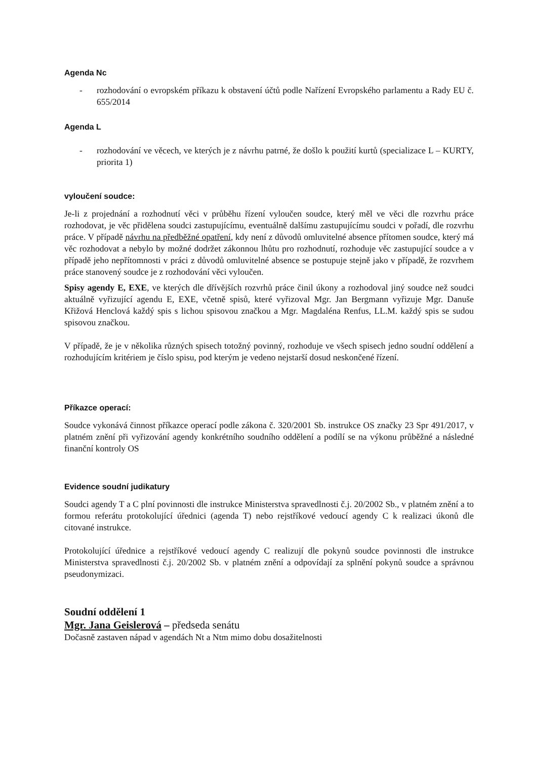Agenda Nc
- rozhodování o evropském příkazu k obstavení účtů podle Nařízení Evropského parlamentu a Rady EU č. 655/2014
Agenda L
- rozhodování ve věcech, ve kterých je z návrhu patrné, že došlo k použití kurtů (specializace L – KURTY, priorita 1)
vyloučení soudce:
Je-li z projednání a rozhodnutí věci v průběhu řízení vyloučen soudce, který měl ve věci dle rozvrhu práce rozhodovat, je věc přidělena soudci zastupujícímu, eventuálně dalšímu zastupujícímu soudci v pořadí, dle rozvrhu práce. V případě návrhu na předběžné opatření, kdy není z důvodů omluvitelné absence přítomen soudce, který má věc rozhodovat a nebylo by možné dodržet zákonnou lhůtu pro rozhodnutí, rozhoduje věc zastupující soudce a v případě jeho nepřítomnosti v práci z důvodů omluvitelné absence se postupuje stejně jako v případě, že rozvrhem práce stanovený soudce je z rozhodování věci vyloučen.
Spisy agendy E, EXE, ve kterých dle dřívějších rozvrhů práce činil úkony a rozhodoval jiný soudce než soudci aktuálně vyřizující agendu E, EXE, včetně spisů, které vyřizoval Mgr. Jan Bergmann vyřizuje Mgr. Danuše Křižová Henclová každý spis s lichou spisovou značkou a Mgr. Magdaléna Renfus, LL.M. každý spis se sudou spisovou značkou.
V případě, že je v několika různých spisech totožný povinný, rozhoduje ve všech spisech jedno soudní oddělení a rozhodujícím kritériem je číslo spisu, pod kterým je vedeno nejstarší dosud neskončené řízení.
Příkazce operací:
Soudce vykonává činnost příkazce operací podle zákona č. 320/2001 Sb. instrukce OS značky 23 Spr 491/2017, v platném znění při vyřizování agendy konkrétního soudního oddělení a podílí se na výkonu průběžné a následné finanční kontroly OS
Evidence soudní judikatury
Soudci agendy T a C plní povinnosti dle instrukce Ministerstva spravedlnosti č.j. 20/2002 Sb., v platném znění a to formou referátu protokolující úřednici (agenda T) nebo rejstříkové vedoucí agendy C k realizaci úkonů dle citované instrukce.
Protokolující úřednice a rejstříkové vedoucí agendy C realizují dle pokynů soudce povinnosti dle instrukce Ministerstva spravedlnosti č.j. 20/2002 Sb. v platném znění a odpovídají za splnění pokynů soudce a správnou pseudonymizaci.
Soudní oddělení 1
Mgr. Jana Geislerová – předseda senátu
Dočasně zastaven nápad v agendách Nt a Ntm mimo dobu dosažitelnosti